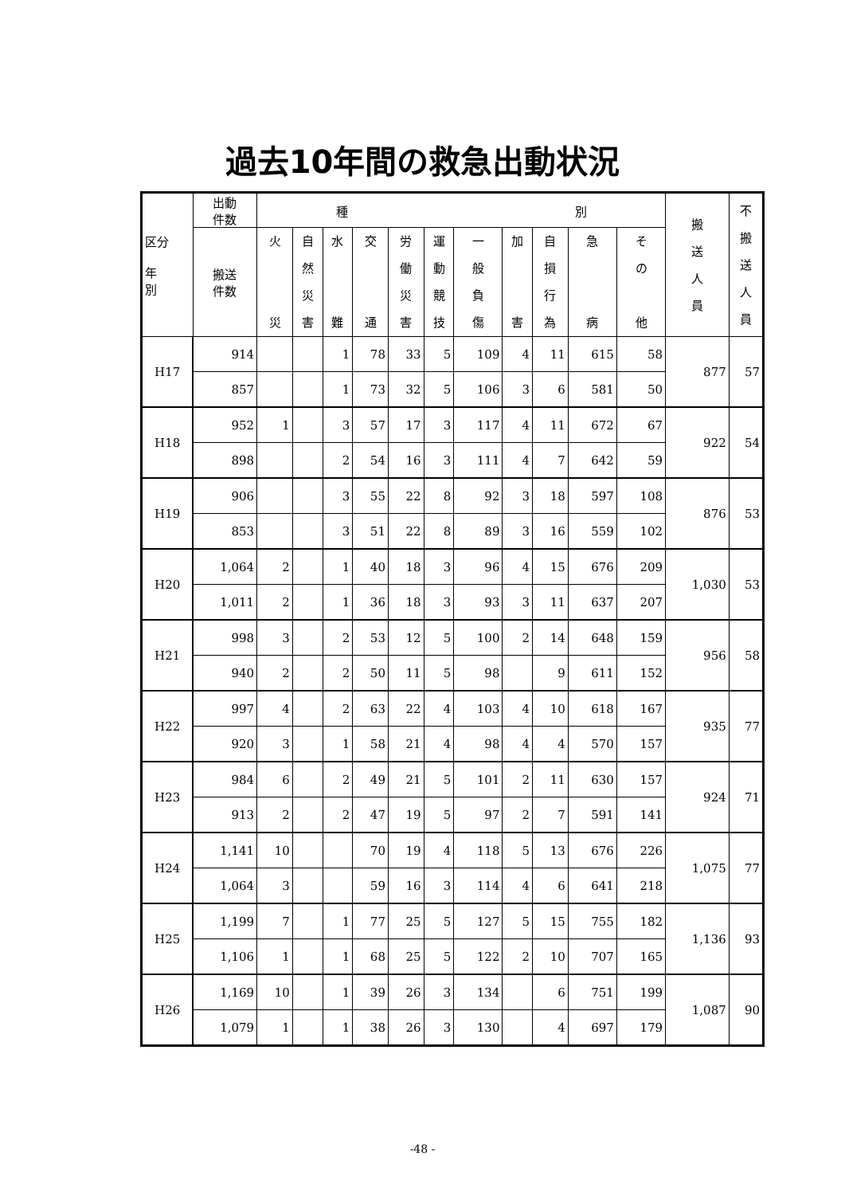過去10年間の救急出動状況
| 区分 年 別 | 出動 件数 | 種 別 | | | | | | | | | | | 搬 送 人 員 | 不 搬 送 人 員 |
| --- | --- | --- | --- | --- | --- | --- | --- | --- | --- | --- | --- | --- | --- | --- |
| | 搬送 件数 | 火 災 | 自 然 災 害 | 水 難 | 交 通 | 労 働 災 害 | 運 動 競 技 | 一 般 負 傷 | 加 害 | 自 損 行 為 | 急 病 | そ の 他 | | |
| H17 | 914 | | | 1 | 78 | 33 | 5 | 109 | 4 | 11 | 615 | 58 | 877 | 57 |
| | 857 | | | 1 | 73 | 32 | 5 | 106 | 3 | 6 | 581 | 50 | | |
| H18 | 952 | 1 | | 3 | 57 | 17 | 3 | 117 | 4 | 11 | 672 | 67 | 922 | 54 |
| | 898 | | | 2 | 54 | 16 | 3 | 111 | 4 | 7 | 642 | 59 | | |
| H19 | 906 | | | 3 | 55 | 22 | 8 | 92 | 3 | 18 | 597 | 108 | 876 | 53 |
| | 853 | | | 3 | 51 | 22 | 8 | 89 | 3 | 16 | 559 | 102 | | |
| H20 | 1,064 | 2 | | 1 | 40 | 18 | 3 | 96 | 4 | 15 | 676 | 209 | 1,030 | 53 |
| | 1,011 | 2 | | 1 | 36 | 18 | 3 | 93 | 3 | 11 | 637 | 207 | | |
| H21 | 998 | 3 | | 2 | 53 | 12 | 5 | 100 | 2 | 14 | 648 | 159 | 956 | 58 |
| | 940 | 2 | | 2 | 50 | 11 | 5 | 98 | | 9 | 611 | 152 | | |
| H22 | 997 | 4 | | 2 | 63 | 22 | 4 | 103 | 4 | 10 | 618 | 167 | 935 | 77 |
| | 920 | 3 | | 1 | 58 | 21 | 4 | 98 | 4 | 4 | 570 | 157 | | |
| H23 | 984 | 6 | | 2 | 49 | 21 | 5 | 101 | 2 | 11 | 630 | 157 | 924 | 71 |
| | 913 | 2 | | 2 | 47 | 19 | 5 | 97 | 2 | 7 | 591 | 141 | | |
| H24 | 1,141 | 10 | | | 70 | 19 | 4 | 118 | 5 | 13 | 676 | 226 | 1,075 | 77 |
| | 1,064 | 3 | | | 59 | 16 | 3 | 114 | 4 | 6 | 641 | 218 | | |
| H25 | 1,199 | 7 | | 1 | 77 | 25 | 5 | 127 | 5 | 15 | 755 | 182 | 1,136 | 93 |
| | 1,106 | 1 | | 1 | 68 | 25 | 5 | 122 | 2 | 10 | 707 | 165 | | |
| H26 | 1,169 | 10 | | 1 | 39 | 26 | 3 | 134 | | 6 | 751 | 199 | 1,087 | 90 |
| | 1,079 | 1 | | 1 | 38 | 26 | 3 | 130 | | 4 | 697 | 179 | | |
-48 -